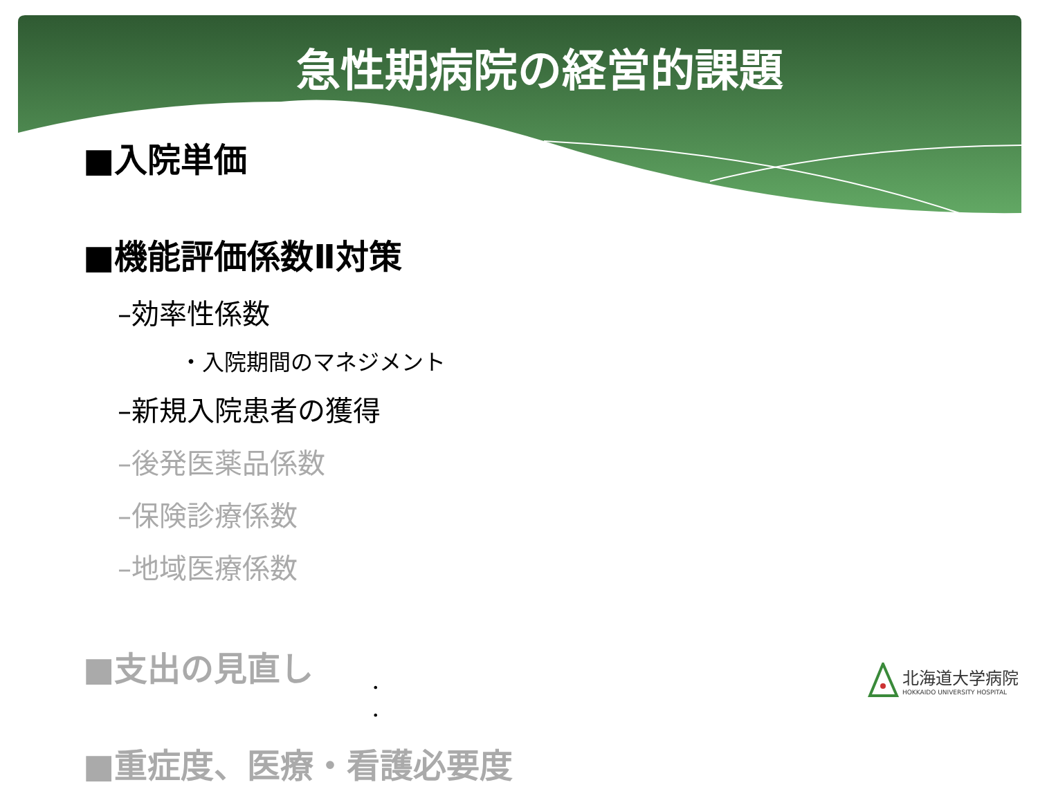急性期病院の経営的課題
■入院単価
■機能評価係数Ⅱ対策
–効率性係数
・入院期間のマネジメント
–新規入院患者の獲得
–後発医薬品係数
–保険診療係数
–地域医療係数
■支出の見直し
■重症度、医療・看護必要度
•
•
北海道大学病院
HOKKAIDO UNIVERSITY HOSPITAL